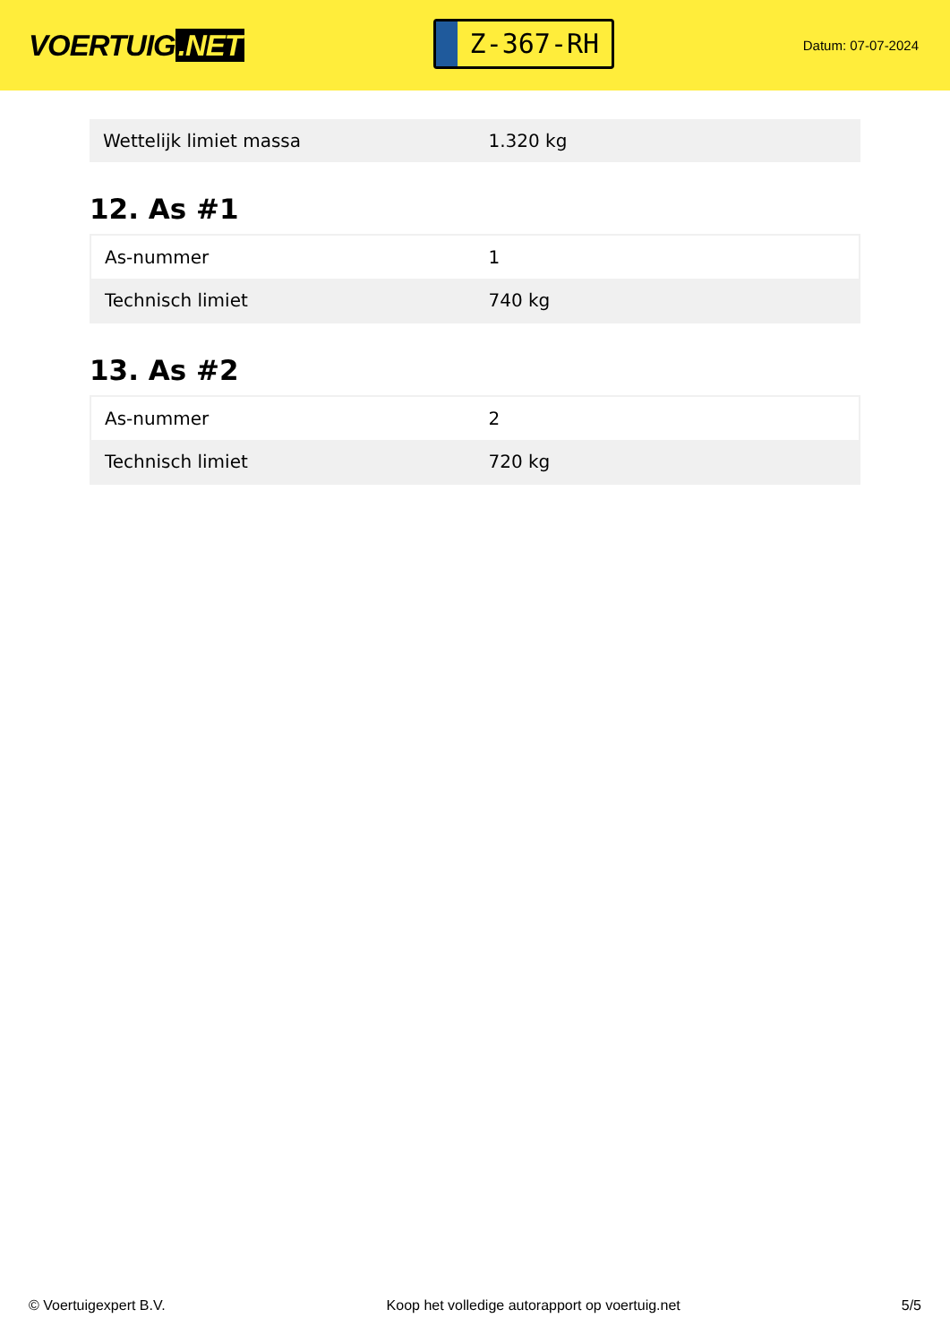VOERTUIG.NET
Z-367-RH
Datum: 07-07-2024
| Wettelijk limiet massa | 1.320 kg |
12. As #1
| As-nummer | 1 |
| Technisch limiet | 740 kg |
13. As #2
| As-nummer | 2 |
| Technisch limiet | 720 kg |
© Voertuigexpert B.V. Koop het volledige autorapport op voertuig.net 5/5